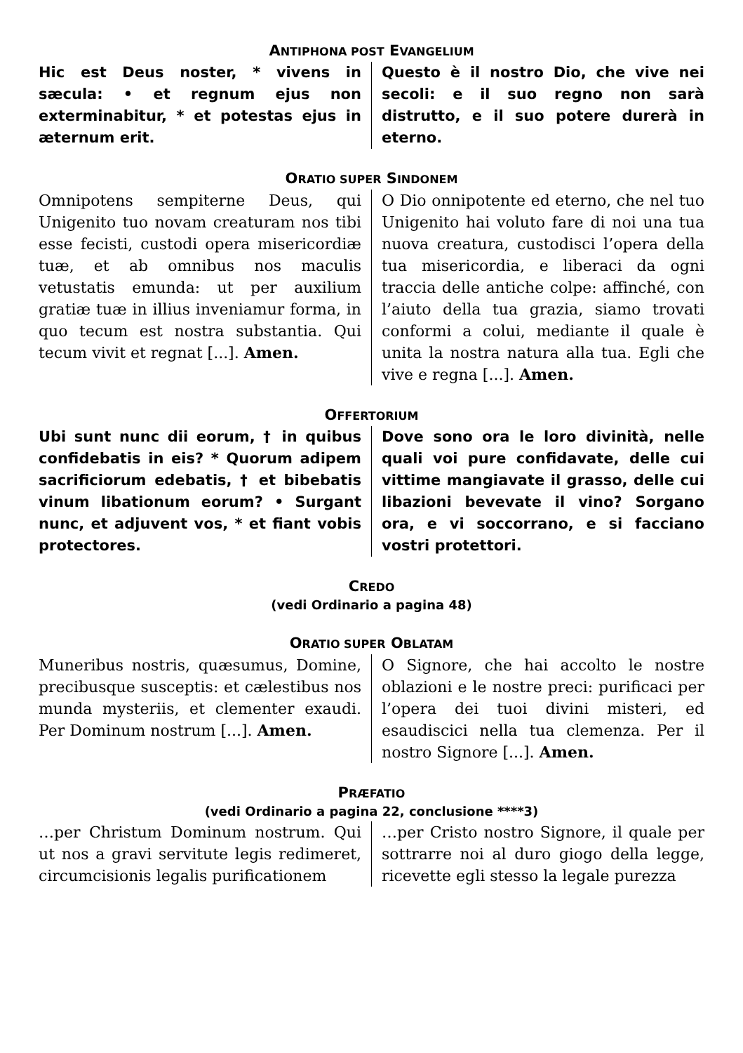ANTIPHONA POST EVANGELIUM
Hic est Deus noster, * vivens in sæcula: • et regnum ejus non exterminabitur, * et potestas ejus in æternum erit.
Questo è il nostro Dio, che vive nei secoli: e il suo regno non sarà distrutto, e il suo potere durerà in eterno.
ORATIO SUPER SINDONEM
Omnipotens sempiterne Deus, qui Unigenito tuo novam creaturam nos tibi esse fecisti, custodi opera misericordiæ tuæ, et ab omnibus nos maculis vetustatis emunda: ut per auxilium gratiæ tuæ in illius inveniamur forma, in quo tecum est nostra substantia. Qui tecum vivit et regnat [...]. Amen.
O Dio onnipotente ed eterno, che nel tuo Unigenito hai voluto fare di noi una tua nuova creatura, custodisci l’opera della tua misericordia, e liberaci da ogni traccia delle antiche colpe: affinché, con l’aiuto della tua grazia, siamo trovati conformi a colui, mediante il quale è unita la nostra natura alla tua. Egli che vive e regna [...]. Amen.
OFFERTORIUM
Ubi sunt nunc dii eorum, † in quibus confidebatis in eis? * Quorum adipem sacrificiorum edebatis, † et bibebatis vinum libationum eorum? • Surgant nunc, et adjuvent vos, * et fiant vobis protectores.
Dove sono ora le loro divinità, nelle quali voi pure confidavate, delle cui vittime mangiavate il grasso, delle cui libazioni bevevate il vino? Sorgano ora, e vi soccorrano, e si facciano vostri protettori.
CREDO
(vedi Ordinario a pagina 48)
ORATIO SUPER OBLATAM
Muneribus nostris, quæsumus, Domine, precibusque susceptis: et cælestibus nos munda mysteriis, et clementer exaudi. Per Dominum nostrum [...]. Amen.
O Signore, che hai accolto le nostre oblazioni e le nostre preci: purificaci per l’opera dei tuoi divini misteri, ed esaudiscici nella tua clemenza. Per il nostro Signore [...]. Amen.
PRÆFATIO
(vedi Ordinario a pagina 22, conclusione ****3)
…per Christum Dominum nostrum. Qui ut nos a gravi servitute legis redimeret, circumcisionis legalis purificationem
…per Cristo nostro Signore, il quale per sottrarre noi al duro giogo della legge, ricevette egli stesso la legale purezza